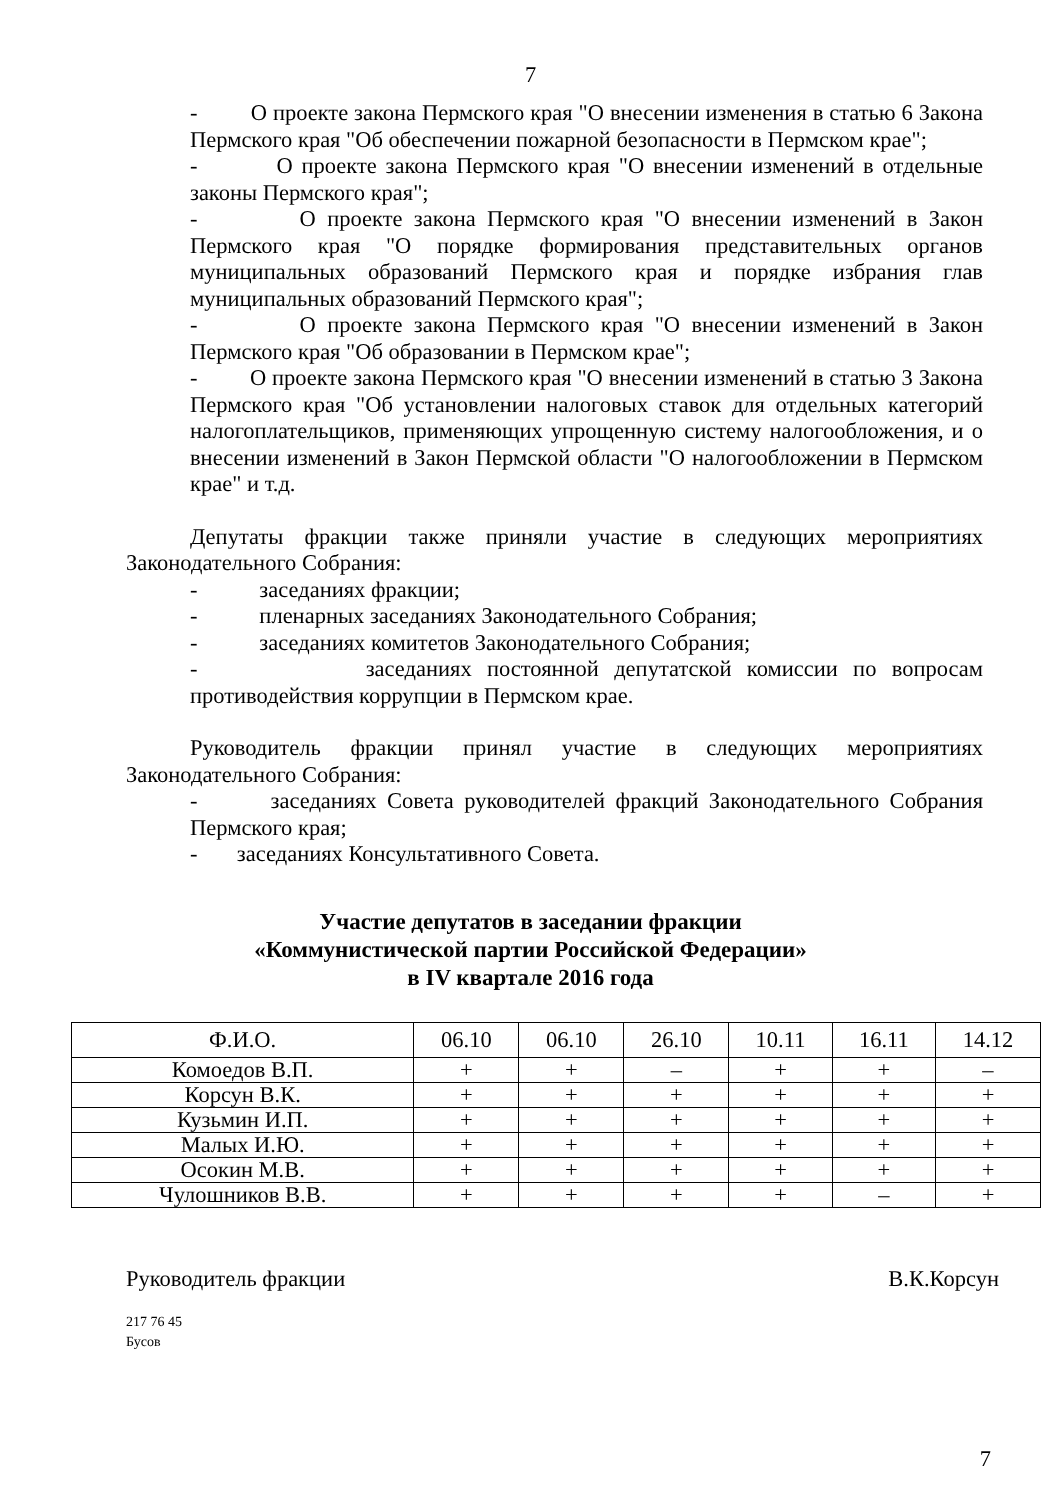7
- О проекте закона Пермского края "О внесении изменения в статью 6 Закона Пермского края "Об обеспечении пожарной безопасности в Пермском крае";
- О проекте закона Пермского края "О внесении изменений в отдельные законы Пермского края";
- О проекте закона Пермского края "О внесении изменений в Закон Пермского края "О порядке формирования представительных органов муниципальных образований Пермского края и порядке избрания глав муниципальных образований Пермского края";
- О проекте закона Пермского края "О внесении изменений в Закон Пермского края "Об образовании в Пермском крае";
- О проекте закона Пермского края "О внесении изменений в статью 3 Закона Пермского края "Об установлении налоговых ставок для отдельных категорий налогоплательщиков, применяющих упрощенную систему налогообложения, и о внесении изменений в Закон Пермской области "О налогообложении в Пермском крае" и т.д.
Депутаты фракции также приняли участие в следующих мероприятиях Законодательного Собрания:
- заседаниях фракции;
- пленарных заседаниях Законодательного Собрания;
- заседаниях комитетов Законодательного Собрания;
- заседаниях постоянной депутатской комиссии по вопросам противодействия коррупции в Пермском крае.
Руководитель фракции принял участие в следующих мероприятиях Законодательного Собрания:
- заседаниях Совета руководителей фракций Законодательного Собрания Пермского края;
- заседаниях Консультативного Совета.
Участие депутатов в заседании фракции
«Коммунистической партии Российской Федерации»
в IV квартале 2016 года
| Ф.И.О. | 06.10 | 06.10 | 26.10 | 10.11 | 16.11 | 14.12 |
| --- | --- | --- | --- | --- | --- | --- |
| Комоедов В.П. | + | + | – | + | + | – |
| Корсун В.К. | + | + | + | + | + | + |
| Кузьмин И.П. | + | + | + | + | + | + |
| Малых И.Ю. | + | + | + | + | + | + |
| Осокин М.В. | + | + | + | + | + | + |
| Чулошников В.В. | + | + | + | + | – | + |
Руководитель фракции В.К.Корсун
217 76 45
Бусов
7